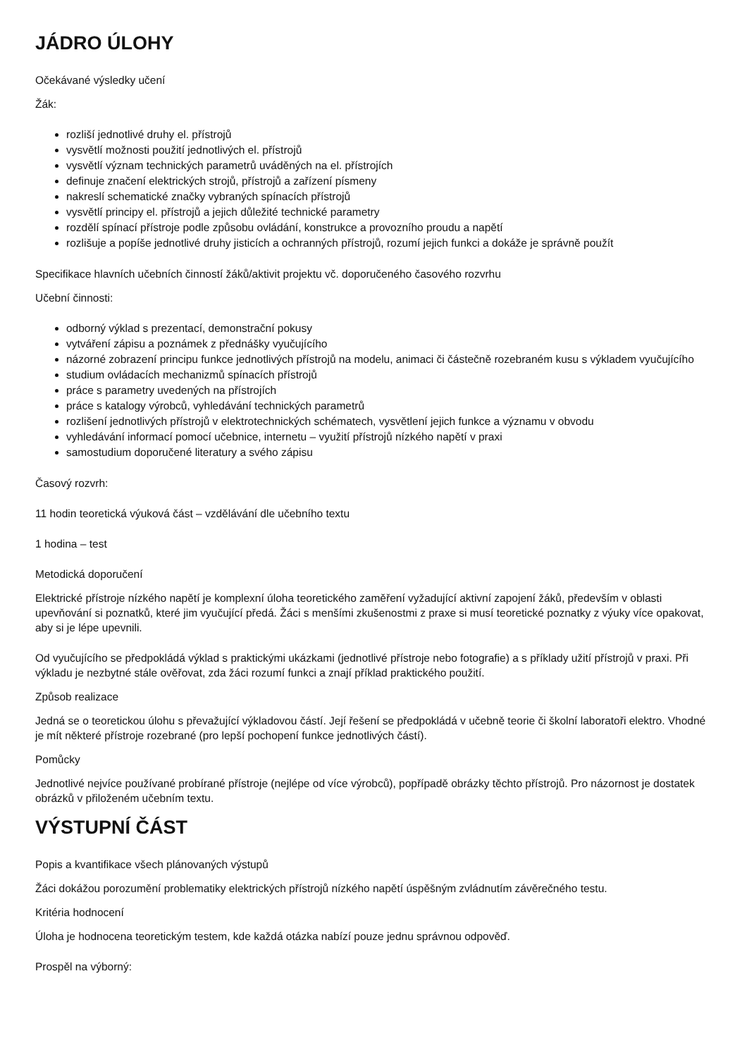JÁDRO ÚLOHY
Očekávané výsledky učení
Žák:
rozliší jednotlivé druhy el. přístrojů
vysvětlí možnosti použití jednotlivých el. přístrojů
vysvětlí význam technických parametrů uváděných na el. přístrojích
definuje značení elektrických strojů, přístrojů a zařízení písmeny
nakreslí schematické značky vybraných spínacích přístrojů
vysvětlí principy el. přístrojů a jejich důležité technické parametry
rozdělí spínací přístroje podle způsobu ovládání, konstrukce a provozního proudu a napětí
rozlišuje a popíše jednotlivé druhy jisticích a ochranných přístrojů, rozumí jejich funkci a dokáže je správně použít
Specifikace hlavních učebních činností žáků/aktivit projektu vč. doporučeného časového rozvrhu
Učební činnosti:
odborný výklad s prezentací, demonstrační pokusy
vytváření zápisu a poznámek z přednášky vyučujícího
názorné zobrazení principu funkce jednotlivých přístrojů na modelu, animaci či částečně rozebraném kusu s výkladem vyučujícího
studium ovládacích mechanizmů spínacích přístrojů
práce s parametry uvedených na přístrojích
práce s katalogy výrobců, vyhledávání technických parametrů
rozlišení jednotlivých přístrojů v elektrotechnických schématech, vysvětlení jejich funkce a významu v obvodu
vyhledávání informací pomocí učebnice, internetu – využití přístrojů nízkého napětí v praxi
samostudium doporučené literatury a svého zápisu
Časový rozvrh:
11 hodin teoretická výuková část – vzdělávání dle učebního textu
1 hodina – test
Metodická doporučení
Elektrické přístroje nízkého napětí je komplexní úloha teoretického zaměření vyžadující aktivní zapojení žáků, především v oblasti upevňování si poznatků, které jim vyučující předá. Žáci s menšími zkušenostmi z praxe si musí teoretické poznatky z výuky více opakovat, aby si je lépe upevnili.
Od vyučujícího se předpokládá výklad s praktickými ukázkami (jednotlivé přístroje nebo fotografie) a s příklady užití přístrojů v praxi. Při výkladu je nezbytné stále ověřovat, zda žáci rozumí funkci a znají příklad praktického použití.
Způsob realizace
Jedná se o teoretickou úlohu s převažující výkladovou částí. Její řešení se předpokládá v učebně teorie či školní laboratoři elektro. Vhodné je mít některé přístroje rozebrané (pro lepší pochopení funkce jednotlivých částí).
Pomůcky
Jednotlivé nejvíce používané probírané přístroje (nejlépe od více výrobců), popřípadě obrázky těchto přístrojů. Pro názornost je dostatek obrázků v přiloženém učebním textu.
VÝSTUPNÍ ČÁST
Popis a kvantifikace všech plánovaných výstupů
Žáci dokážou porozumění problematiky elektrických přístrojů nízkého napětí úspěšným zvládnutím závěrečného testu.
Kritéria hodnocení
Úloha je hodnocena teoretickým testem, kde každá otázka nabízí pouze jednu správnou odpověď.
Prospěl na výborný: